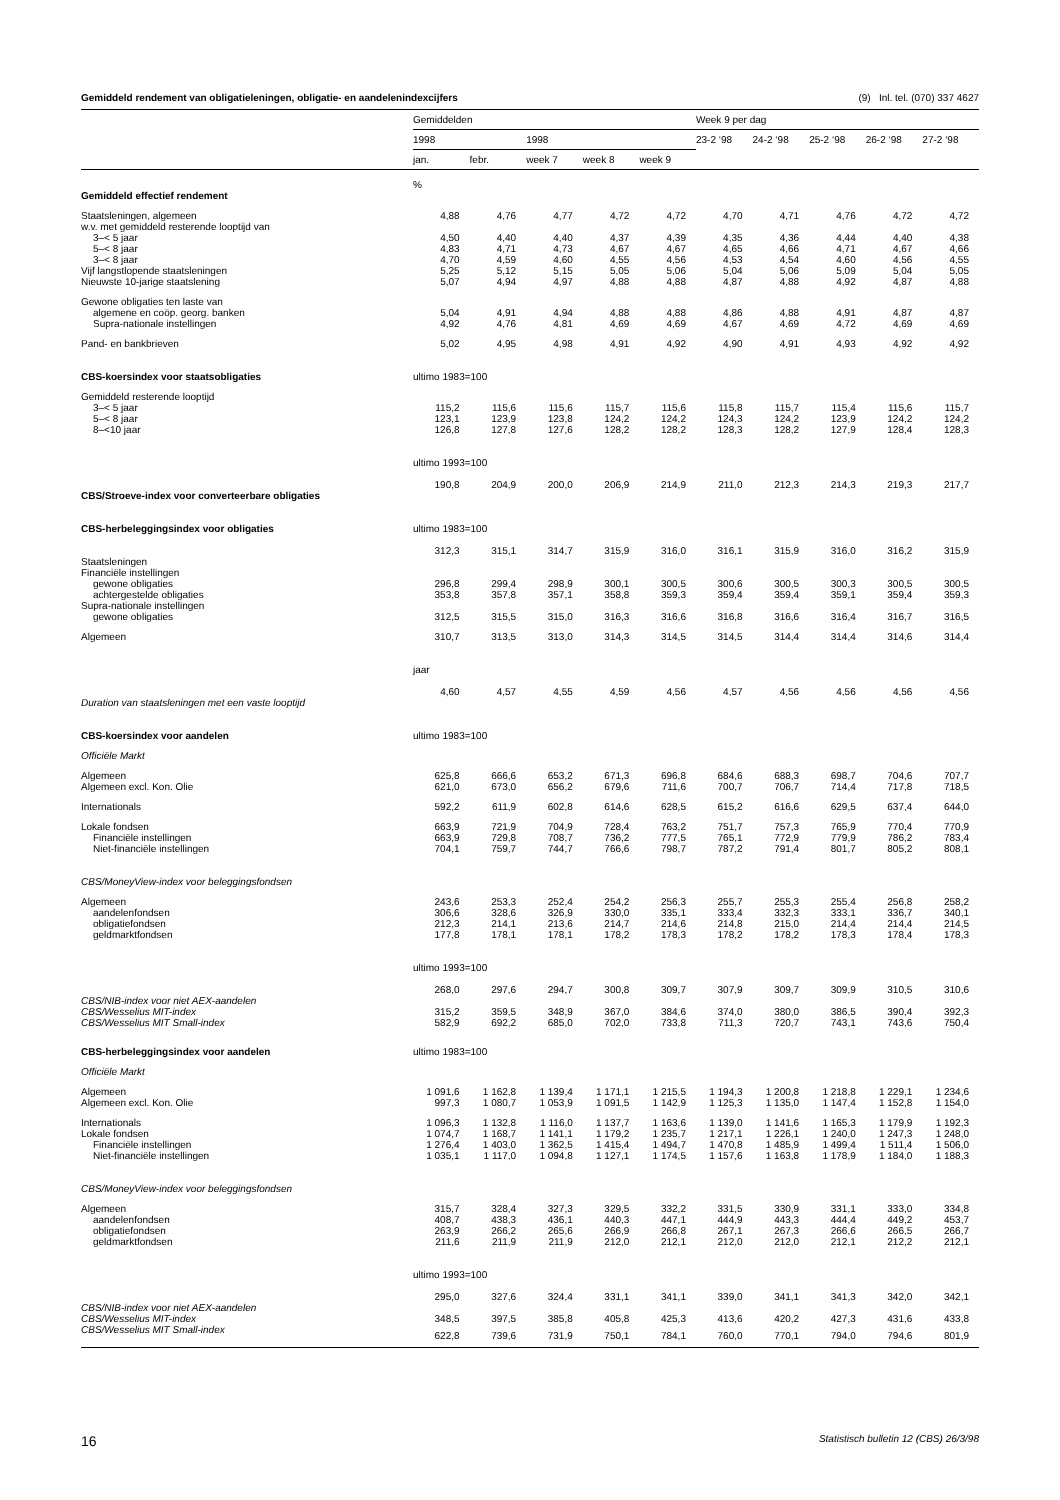Gemiddeld rendement van obligatieleningen, obligatie- en aandelenindexcijfers (9) Inl. tel. (070) 337 4627
| | Gemiddelden | | | | | Week 9 per dag | | | | |
| --- | --- | --- | --- | --- | --- | --- | --- | --- | --- | --- |
| | 1998 | | 1998 | | | 23-2 ‘98 | 24-2 ‘98 | 25-2 ‘98 | 26-2 ‘98 | 27-2 ‘98 |
| | jan. | febr. | week 7 | week 8 | week 9 | | | | | |
| | % | | | | | | | | | |
| Gemiddeld effectief rendement | | | | | | | | | | |
| Staatsleningen, algemeen | 4,88 | 4,76 | 4,77 | 4,72 | 4,72 | 4,70 | 4,71 | 4,76 | 4,72 | 4,72 |
| w.v. met gemiddeld resterende looptijd van | | | | | | | | | | |
| 3–< 5 jaar | 4,50 | 4,40 | 4,40 | 4,37 | 4,39 | 4,35 | 4,36 | 4,44 | 4,40 | 4,38 |
| 5–< 8 jaar | 4,83 | 4,71 | 4,73 | 4,67 | 4,67 | 4,65 | 4,66 | 4,71 | 4,67 | 4,66 |
| 3–< 8 jaar | 4,70 | 4,59 | 4,60 | 4,55 | 4,56 | 4,53 | 4,54 | 4,60 | 4,56 | 4,55 |
| Vijf langstlopende staatsleningen | 5,25 | 5,12 | 5,15 | 5,05 | 5,06 | 5,04 | 5,06 | 5,09 | 5,04 | 5,05 |
| Nieuwste 10-jarige staatslening | 5,07 | 4,94 | 4,97 | 4,88 | 4,88 | 4,87 | 4,88 | 4,92 | 4,87 | 4,88 |
| Gewone obligaties ten laste van | | | | | | | | | | |
| algemene en coöp. georg. banken | 5,04 | 4,91 | 4,94 | 4,88 | 4,88 | 4,86 | 4,88 | 4,91 | 4,87 | 4,87 |
| Supra-nationale instellingen | 4,92 | 4,76 | 4,81 | 4,69 | 4,69 | 4,67 | 4,69 | 4,72 | 4,69 | 4,69 |
| Pand- en bankbrieven | 5,02 | 4,95 | 4,98 | 4,91 | 4,92 | 4,90 | 4,91 | 4,93 | 4,92 | 4,92 |
| CBS-koersindex voor staatsobligaties | ultimo 1983=100 | | | | | | | | | |
| Gemiddeld resterende looptijd | | | | | | | | | | |
| 3–< 5 jaar | 115,2 | 115,6 | 115,6 | 115,7 | 115,6 | 115,8 | 115,7 | 115,4 | 115,6 | 115,7 |
| 5–< 8 jaar | 123,1 | 123,9 | 123,8 | 124,2 | 124,2 | 124,3 | 124,2 | 123,9 | 124,2 | 124,2 |
| 8–<10 jaar | 126,8 | 127,8 | 127,6 | 128,2 | 128,2 | 128,3 | 128,2 | 127,9 | 128,4 | 128,3 |
| | ultimo 1993=100 | | | | | | | | | |
| CBS/Stroeve-index voor converteerbare obligaties | 190,8 | 204,9 | 200,0 | 206,9 | 214,9 | 211,0 | 212,3 | 214,3 | 219,3 | 217,7 |
| CBS-herbeleggingsindex voor obligaties | ultimo 1983=100 | | | | | | | | | |
| Staatsleningen | 312,3 | 315,1 | 314,7 | 315,9 | 316,0 | 316,1 | 315,9 | 316,0 | 316,2 | 315,9 |
| Financiële instellingen | | | | | | | | | | |
| gewone obligaties | 296,8 | 299,4 | 298,9 | 300,1 | 300,5 | 300,6 | 300,5 | 300,3 | 300,5 | 300,5 |
| achtergestelde obligaties | 353,8 | 357,8 | 357,1 | 358,8 | 359,3 | 359,4 | 359,4 | 359,1 | 359,4 | 359,3 |
| Supra-nationale instellingen | | | | | | | | | | |
| gewone obligaties | 312,5 | 315,5 | 315,0 | 316,3 | 316,6 | 316,8 | 316,6 | 316,4 | 316,7 | 316,5 |
| Algemeen | 310,7 | 313,5 | 313,0 | 314,3 | 314,5 | 314,5 | 314,4 | 314,4 | 314,6 | 314,4 |
| | jaar | | | | | | | | | |
| Duration van staatsleningen met een vaste looptijd | 4,60 | 4,57 | 4,55 | 4,59 | 4,56 | 4,57 | 4,56 | 4,56 | 4,56 | 4,56 |
| CBS-koersindex voor aandelen | ultimo 1983=100 | | | | | | | | | |
| Officiële Markt | | | | | | | | | | |
| Algemeen | 625,8 | 666,6 | 653,2 | 671,3 | 696,8 | 684,6 | 688,3 | 698,7 | 704,6 | 707,7 |
| Algemeen excl. Kon. Olie | 621,0 | 673,0 | 656,2 | 679,6 | 711,6 | 700,7 | 706,7 | 714,4 | 717,8 | 718,5 |
| Internationals | 592,2 | 611,9 | 602,8 | 614,6 | 628,5 | 615,2 | 616,6 | 629,5 | 637,4 | 644,0 |
| Lokale fondsen | 663,9 | 721,9 | 704,9 | 728,4 | 763,2 | 751,7 | 757,3 | 765,9 | 770,4 | 770,9 |
| Financiële instellingen | 663,9 | 729,8 | 708,7 | 736,2 | 777,5 | 765,1 | 772,9 | 779,9 | 786,2 | 783,4 |
| Niet-financiële instellingen | 704,1 | 759,7 | 744,7 | 766,6 | 798,7 | 787,2 | 791,4 | 801,7 | 805,2 | 808,1 |
| CBS/MoneyView-index voor beleggingsfondsen | | | | | | | | | | |
| Algemeen | 243,6 | 253,3 | 252,4 | 254,2 | 256,3 | 255,7 | 255,3 | 255,4 | 256,8 | 258,2 |
| aandelenfondsen | 306,6 | 328,6 | 326,9 | 330,0 | 335,1 | 333,4 | 332,3 | 333,1 | 336,7 | 340,1 |
| obligatiefondsen | 212,3 | 214,1 | 213,6 | 214,7 | 214,6 | 214,8 | 215,0 | 214,4 | 214,4 | 214,5 |
| geldmarktfondsen | 177,8 | 178,1 | 178,1 | 178,2 | 178,3 | 178,2 | 178,2 | 178,3 | 178,4 | 178,3 |
| | ultimo 1993=100 | | | | | | | | | |
| CBS/NIB-index voor niet AEX-aandelen | 268,0 | 297,6 | 294,7 | 300,8 | 309,7 | 307,9 | 309,7 | 309,9 | 310,5 | 310,6 |
| CBS/Wesselius MIT-index | 315,2 | 359,5 | 348,9 | 367,0 | 384,6 | 374,0 | 380,0 | 386,5 | 390,4 | 392,3 |
| CBS/Wesselius MIT Small-index | 582,9 | 692,2 | 685,0 | 702,0 | 733,8 | 711,3 | 720,7 | 743,1 | 743,6 | 750,4 |
| CBS-herbeleggingsindex voor aandelen | ultimo 1983=100 | | | | | | | | | |
| Officiële Markt | | | | | | | | | | |
| Algemeen | 1 091,6 | 1 162,8 | 1 139,4 | 1 171,1 | 1 215,5 | 1 194,3 | 1 200,8 | 1 218,8 | 1 229,1 | 1 234,6 |
| Algemeen excl. Kon. Olie | 997,3 | 1 080,7 | 1 053,9 | 1 091,5 | 1 142,9 | 1 125,3 | 1 135,0 | 1 147,4 | 1 152,8 | 1 154,0 |
| Internationals | 1 096,3 | 1 132,8 | 1 116,0 | 1 137,7 | 1 163,6 | 1 139,0 | 1 141,6 | 1 165,3 | 1 179,9 | 1 192,3 |
| Lokale fondsen | 1 074,7 | 1 168,7 | 1 141,1 | 1 179,2 | 1 235,7 | 1 217,1 | 1 226,1 | 1 240,0 | 1 247,3 | 1 248,0 |
| Financiële instellingen | 1 276,4 | 1 403,0 | 1 362,5 | 1 415,4 | 1 494,7 | 1 470,8 | 1 485,9 | 1 499,4 | 1 511,4 | 1 506,0 |
| Niet-financiële instellingen | 1 035,1 | 1 117,0 | 1 094,8 | 1 127,1 | 1 174,5 | 1 157,6 | 1 163,8 | 1 178,9 | 1 184,0 | 1 188,3 |
| CBS/MoneyView-index voor beleggingsfondsen | | | | | | | | | | |
| Algemeen | 315,7 | 328,4 | 327,3 | 329,5 | 332,2 | 331,5 | 330,9 | 331,1 | 333,0 | 334,8 |
| aandelenfondsen | 408,7 | 438,3 | 436,1 | 440,3 | 447,1 | 444,9 | 443,3 | 444,4 | 449,2 | 453,7 |
| obligatiefondsen | 263,9 | 266,2 | 265,6 | 266,9 | 266,8 | 267,1 | 267,3 | 266,6 | 266,5 | 266,7 |
| geldmarktfondsen | 211,6 | 211,9 | 211,9 | 212,0 | 212,1 | 212,0 | 212,0 | 212,1 | 212,2 | 212,1 |
| | ultimo 1993=100 | | | | | | | | | |
| CBS/NIB-index voor niet AEX-aandelen | 295,0 | 327,6 | 324,4 | 331,1 | 341,1 | 339,0 | 341,1 | 341,3 | 342,0 | 342,1 |
| CBS/Wesselius MIT-index | 348,5 | 397,5 | 385,8 | 405,8 | 425,3 | 413,6 | 420,2 | 427,3 | 431,6 | 433,8 |
| CBS/Wesselius MIT Small-index | 622,8 | 739,6 | 731,9 | 750,1 | 784,1 | 760,0 | 770,1 | 794,0 | 794,6 | 801,9 |
16 Statistisch bulletin 12 (CBS) 26/3/98